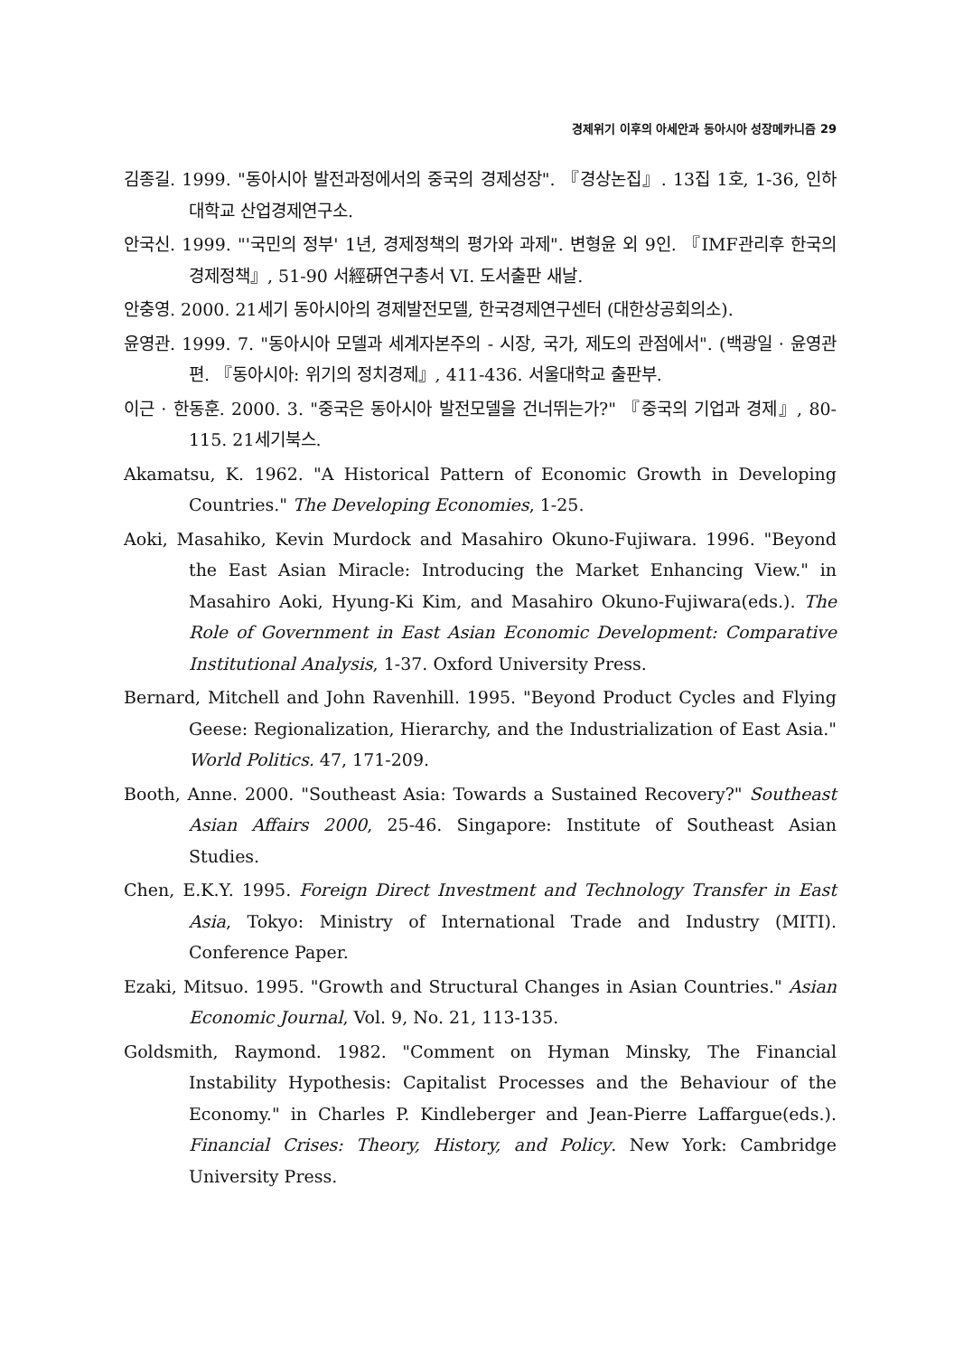경제위기 이후의 아세안과 동아시아 성장메카니즘 29
김종길. 1999. "동아시아 발전과정에서의 중국의 경제성장". 『경상논집』. 13집 1호, 1-36, 인하대학교 산업경제연구소.
안국신. 1999. "'국민의 정부' 1년, 경제정책의 평가와 과제". 변형윤 외 9인. 『IMF관리후 한국의 경제정책』, 51-90 서經硏연구총서 VI. 도서출판 새날.
안충영. 2000. 21세기 동아시아의 경제발전모델, 한국경제연구센터 (대한상공회의소).
윤영관. 1999. 7. "동아시아 모델과 세계자본주의 - 시장, 국가, 제도의 관점에서". (백광일 · 윤영관 편. 『동아시아: 위기의 정치경제』, 411-436. 서울대학교 출판부.
이근 · 한동훈. 2000. 3. "중국은 동아시아 발전모델을 건너뛰는가?" 『중국의 기업과 경제』, 80-115. 21세기북스.
Akamatsu, K. 1962. "A Historical Pattern of Economic Growth in Developing Countries." The Developing Economies, 1-25.
Aoki, Masahiko, Kevin Murdock and Masahiro Okuno-Fujiwara. 1996. "Beyond the East Asian Miracle: Introducing the Market Enhancing View." in Masahiro Aoki, Hyung-Ki Kim, and Masahiro Okuno-Fujiwara(eds.). The Role of Government in East Asian Economic Development: Comparative Institutional Analysis, 1-37. Oxford University Press.
Bernard, Mitchell and John Ravenhill. 1995. "Beyond Product Cycles and Flying Geese: Regionalization, Hierarchy, and the Industrialization of East Asia." World Politics. 47, 171-209.
Booth, Anne. 2000. "Southeast Asia: Towards a Sustained Recovery?" Southeast Asian Affairs 2000, 25-46. Singapore: Institute of Southeast Asian Studies.
Chen, E.K.Y. 1995. Foreign Direct Investment and Technology Transfer in East Asia, Tokyo: Ministry of International Trade and Industry (MITI). Conference Paper.
Ezaki, Mitsuo. 1995. "Growth and Structural Changes in Asian Countries." Asian Economic Journal, Vol. 9, No. 21, 113-135.
Goldsmith, Raymond. 1982. "Comment on Hyman Minsky, The Financial Instability Hypothesis: Capitalist Processes and the Behaviour of the Economy." in Charles P. Kindleberger and Jean-Pierre Laffargue(eds.). Financial Crises: Theory, History, and Policy. New York: Cambridge University Press.